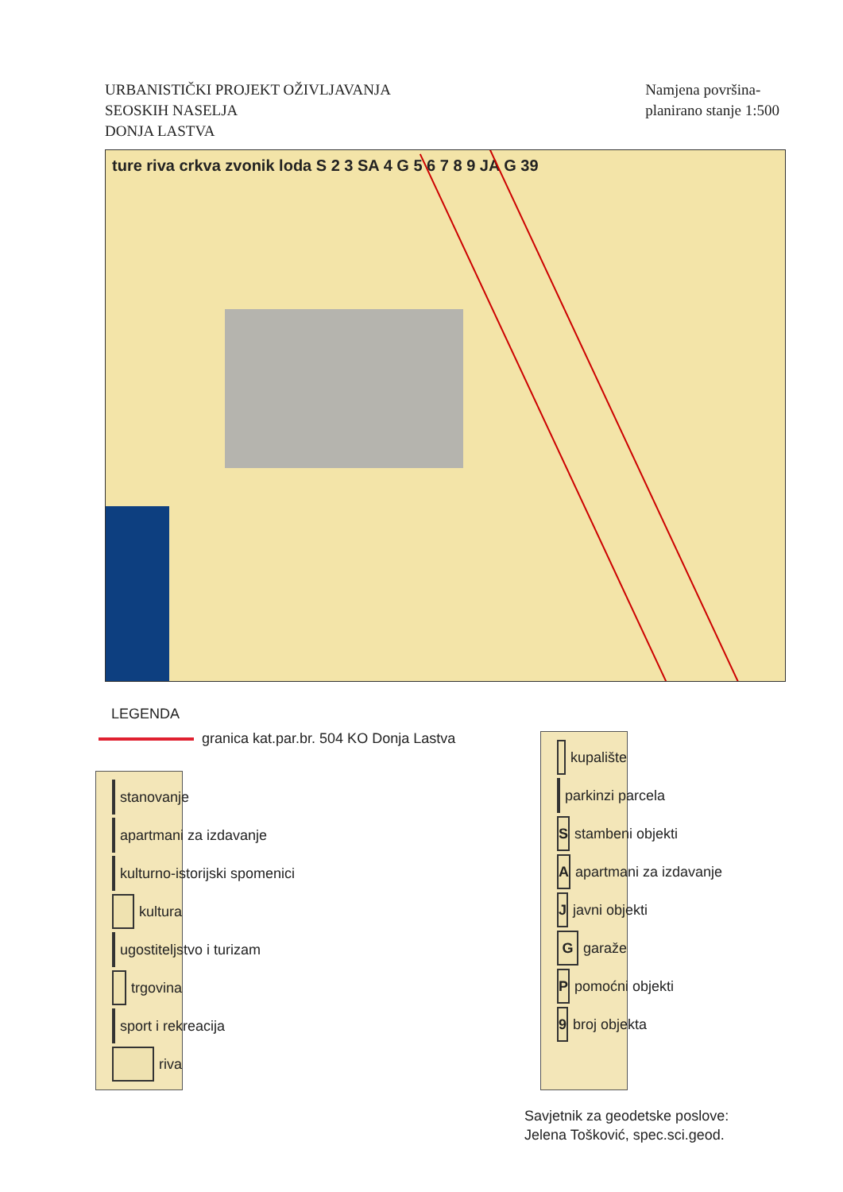URBANISTIČKI PROJEKT OŽIVLJAVANJA
SEOSKIH NASELJA
DONJA LASTVA
Namjena površina-
planirano stanje 1:500
ture riva crkva zvonik loda S 2 3 SA 4 G 5 6 7 8 9 JA G 39
LEGENDA
granica kat.par.br. 504 KO Donja Lastva
stanovanje
apartmani za izdavanje
kulturno-istorijski spomenici
kultura
ugostiteljstvo i turizam
trgovina
sport i rekreacija
riva
kupalište
parkinzi parcela
S
stambeni objekti
A
apartmani za izdavanje
J
javni objekti
G
garaže
P
pomoćni objekti
9
broj objekta
Savjetnik za geodetske poslove:
Jelena Tošković, spec.sci.geod.